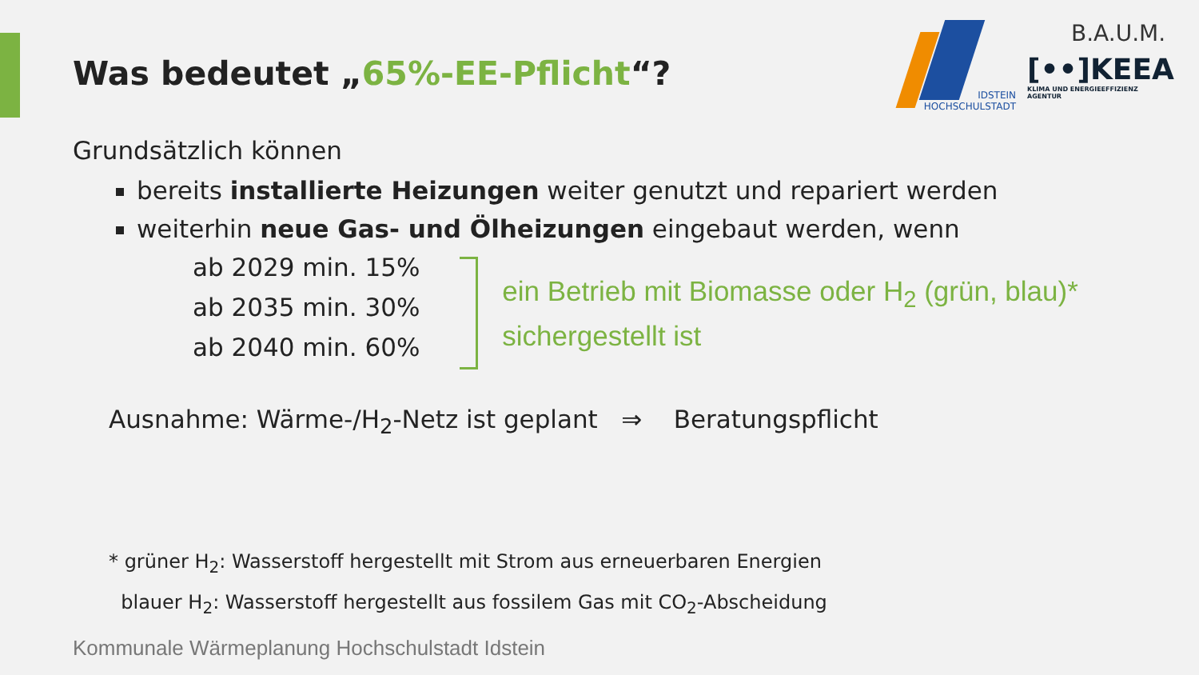IDSTEIN
HOCHSCHULSTADT
B.A.U.M.
[••]KEEA
KLIMA UND ENERGIEEFFIZIENZ AGENTUR
Was bedeutet „65%-EE-Pflicht“?
Grundsätzlich können
bereits installierte Heizungen weiter genutzt und repariert werden
weiterhin neue Gas- und Ölheizungen eingebaut werden, wenn
ab 2029 min. 15%
ab 2035 min. 30%
ab 2040 min. 60%
ein Betrieb mit Biomasse oder H<sub>2</sub> (grün, blau)*
sichergestellt ist
Ausnahme: Wärme-/H<sub>2</sub>-Netz ist geplant ⇒ Beratungspflicht
* grüner H<sub>2</sub>: Wasserstoff hergestellt mit Strom aus erneuerbaren Energien
blauer H<sub>2</sub>: Wasserstoff hergestellt aus fossilem Gas mit CO<sub>2</sub>-Abscheidung
Kommunale Wärmeplanung Hochschulstadt Idstein